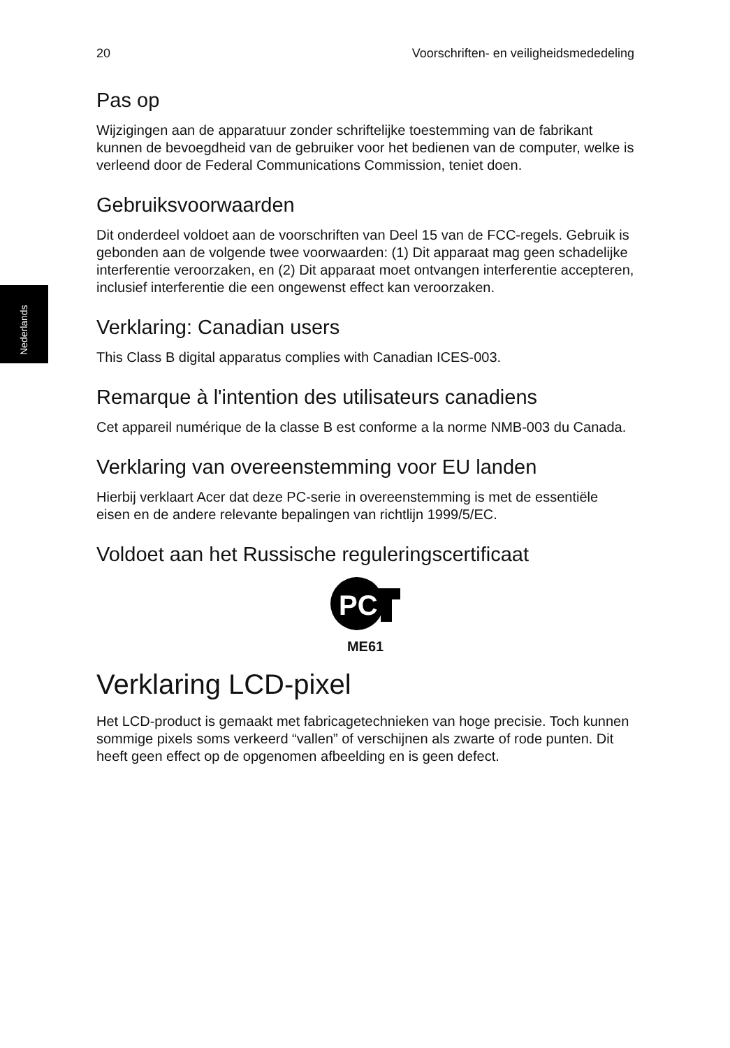Nederlands
20 Voorschriften- en veiligheidsmededeling
Pas op
Wijzigingen aan de apparatuur zonder schriftelijke toestemming van de fabrikant kunnen de bevoegdheid van de gebruiker voor het bedienen van de computer, welke is verleend door de Federal Communications Commission, teniet doen.
Gebruiksvoorwaarden
Dit onderdeel voldoet aan de voorschriften van Deel 15 van de FCC-regels. Gebruik is gebonden aan de volgende twee voorwaarden: (1) Dit apparaat mag geen schadelijke interferentie veroorzaken, en (2) Dit apparaat moet ontvangen interferentie accepteren, inclusief interferentie die een ongewenst effect kan veroorzaken.
Verklaring: Canadian users
This Class B digital apparatus complies with Canadian ICES-003.
Remarque à l'intention des utilisateurs canadiens
Cet appareil numérique de la classe B est conforme a la norme NMB-003 du Canada.
Verklaring van overeenstemming voor EU landen
Hierbij verklaart Acer dat deze PC-serie in overeenstemming is met de essentiële eisen en de andere relevante bepalingen van richtlijn 1999/5/EC.
Voldoet aan het Russische reguleringscertificaat
PC
ME61
Verklaring LCD-pixel
Het LCD-product is gemaakt met fabricagetechnieken van hoge precisie. Toch kunnen sommige pixels soms verkeerd “vallen” of verschijnen als zwarte of rode punten. Dit heeft geen effect op de opgenomen afbeelding en is geen defect.